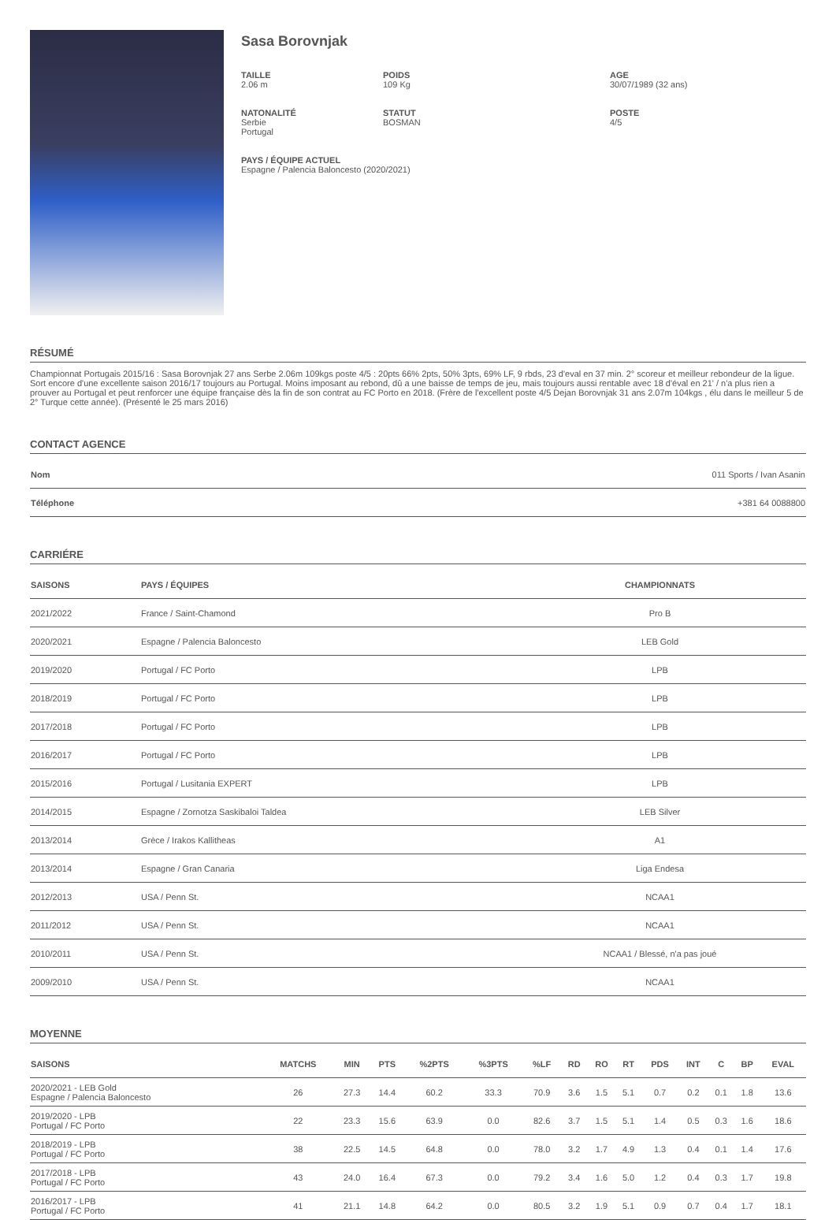Sasa Borovnjak
TAILLE
2.06 m
POIDS
109 Kg
AGE
30/07/1989 (32 ans)
NATONALITÉ
Serbie
Portugal
STATUT
BOSMAN
POSTE
4/5
PAYS / ÉQUIPE ACTUEL
Espagne / Palencia Baloncesto (2020/2021)
RÉSUMÉ
Championnat Portugais 2015/16 : Sasa Borovnjak 27 ans Serbe 2.06m 109kgs poste 4/5 : 20pts 66% 2pts, 50% 3pts, 69% LF, 9 rbds, 23 d'eval en 37 min. 2° scoreur et meilleur rebondeur de la ligue. Sort encore d'une excellente saison 2016/17 toujours au Portugal. Moins imposant au rebond, dû a une baisse de temps de jeu, mais toujours aussi rentable avec 18 d'éval en 21' / n'a plus rien a prouver au Portugal et peut renforcer une équipe française dès la fin de son contrat au FC Porto en 2018. (Frère de l'excellent poste 4/5 Dejan Borovnjak 31 ans 2.07m 104kgs , élu dans le meilleur 5 de 2° Turque cette année). (Présenté le 25 mars 2016)
CONTACT AGENCE
| Nom | 011 Sports / Ivan Asanin |
| Téléphone | +381 64 0088800 |
CARRIÉRE
| SAISONS | PAYS / ÉQUIPES | CHAMPIONNATS |
| --- | --- | --- |
| 2021/2022 | France / Saint-Chamond | Pro B |
| 2020/2021 | Espagne / Palencia Baloncesto | LEB Gold |
| 2019/2020 | Portugal / FC Porto | LPB |
| 2018/2019 | Portugal / FC Porto | LPB |
| 2017/2018 | Portugal / FC Porto | LPB |
| 2016/2017 | Portugal / FC Porto | LPB |
| 2015/2016 | Portugal / Lusitania EXPERT | LPB |
| 2014/2015 | Espagne / Zornotza Saskibaloi Taldea | LEB Silver |
| 2013/2014 | Grèce / Irakos Kallitheas | A1 |
| 2013/2014 | Espagne / Gran Canaria | Liga Endesa |
| 2012/2013 | USA / Penn St. | NCAA1 |
| 2011/2012 | USA / Penn St. | NCAA1 |
| 2010/2011 | USA / Penn St. | NCAA1 / Blessé, n'a pas joué |
| 2009/2010 | USA / Penn St. | NCAA1 |
MOYENNE
| SAISONS | MATCHS | MIN | PTS | %2PTS | %3PTS | %LF | RD | RO | RT | PDS | INT | C | BP | EVAL |
| --- | --- | --- | --- | --- | --- | --- | --- | --- | --- | --- | --- | --- | --- | --- |
| 2020/2021 - LEB Gold Espagne / Palencia Baloncesto | 26 | 27.3 | 14.4 | 60.2 | 33.3 | 70.9 | 3.6 | 1.5 | 5.1 | 0.7 | 0.2 | 0.1 | 1.8 | 13.6 |
| 2019/2020 - LPB Portugal / FC Porto | 22 | 23.3 | 15.6 | 63.9 | 0.0 | 82.6 | 3.7 | 1.5 | 5.1 | 1.4 | 0.5 | 0.3 | 1.6 | 18.6 |
| 2018/2019 - LPB Portugal / FC Porto | 38 | 22.5 | 14.5 | 64.8 | 0.0 | 78.0 | 3.2 | 1.7 | 4.9 | 1.3 | 0.4 | 0.1 | 1.4 | 17.6 |
| 2017/2018 - LPB Portugal / FC Porto | 43 | 24.0 | 16.4 | 67.3 | 0.0 | 79.2 | 3.4 | 1.6 | 5.0 | 1.2 | 0.4 | 0.3 | 1.7 | 19.8 |
| 2016/2017 - LPB Portugal / FC Porto | 41 | 21.1 | 14.8 | 64.2 | 0.0 | 80.5 | 3.2 | 1.9 | 5.1 | 0.9 | 0.7 | 0.4 | 1.7 | 18.1 |